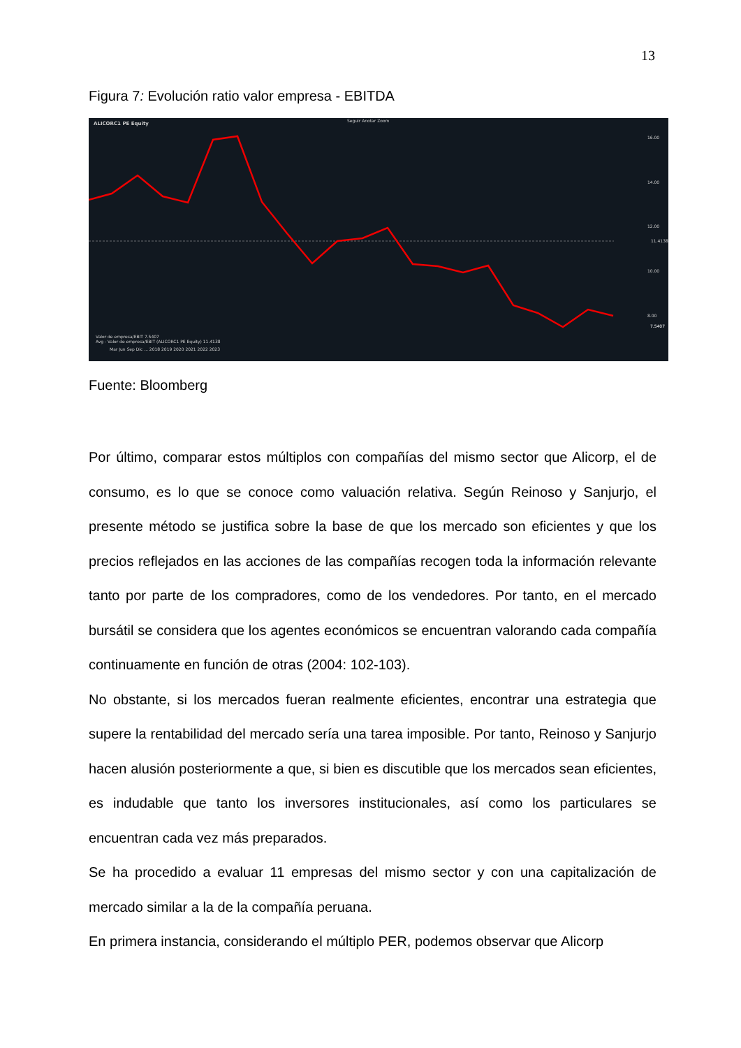13
Figura 7: Evolución ratio valor empresa - EBITDA
ALICORC1 PE Equity
Seguir Anotar Zoom
16.00
14.00
12.00
11.4138
10.00
8.00
7.5407
Valor de empresa/EBIT 7.5407
Avg - Valor de empresa/EBIT (ALICORC1 PE Equity) 11.4138
Mar Jun Sep Dic ... 2018 2019 2020 2021 2022 2023
Fuente: Bloomberg
Por último, comparar estos múltiplos con compañías del mismo sector que Alicorp, el de consumo, es lo que se conoce como valuación relativa. Según Reinoso y Sanjurjo, el presente método se justifica sobre la base de que los mercado son eficientes y que los precios reflejados en las acciones de las compañías recogen toda la información relevante tanto por parte de los compradores, como de los vendedores. Por tanto, en el mercado bursátil se considera que los agentes económicos se encuentran valorando cada compañía continuamente en función de otras (2004: 102-103).
No obstante, si los mercados fueran realmente eficientes, encontrar una estrategia que supere la rentabilidad del mercado sería una tarea imposible. Por tanto, Reinoso y Sanjurjo hacen alusión posteriormente a que, si bien es discutible que los mercados sean eficientes, es indudable que tanto los inversores institucionales, así como los particulares se encuentran cada vez más preparados.
Se ha procedido a evaluar 11 empresas del mismo sector y con una capitalización de mercado similar a la de la compañía peruana.
En primera instancia, considerando el múltiplo PER, podemos observar que Alicorp